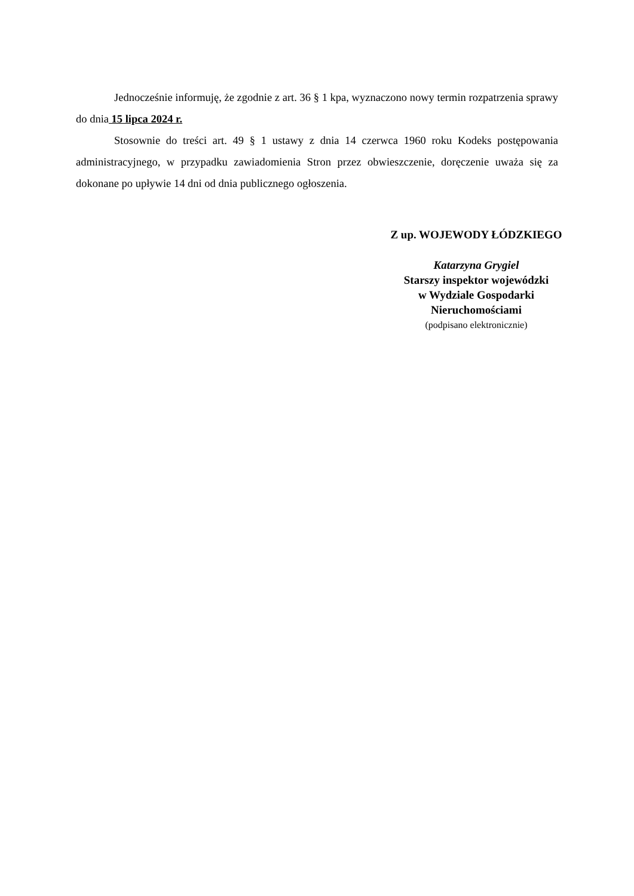Jednocześnie informuję, że zgodnie z art. 36 § 1 kpa, wyznaczono nowy termin rozpatrzenia sprawy do dnia 15 lipca 2024 r.
Stosownie do treści art. 49 § 1 ustawy z dnia 14 czerwca 1960 roku Kodeks postępowania administracyjnego, w przypadku zawiadomienia Stron przez obwieszczenie, doręczenie uważa się za dokonane po upływie 14 dni od dnia publicznego ogłoszenia.
Z up. WOJEWODY ŁÓDZKIEGO
Katarzyna Grygiel
Starszy inspektor wojewódzki
w Wydziale Gospodarki
Nieruchomościami
(podpisano elektronicznie)